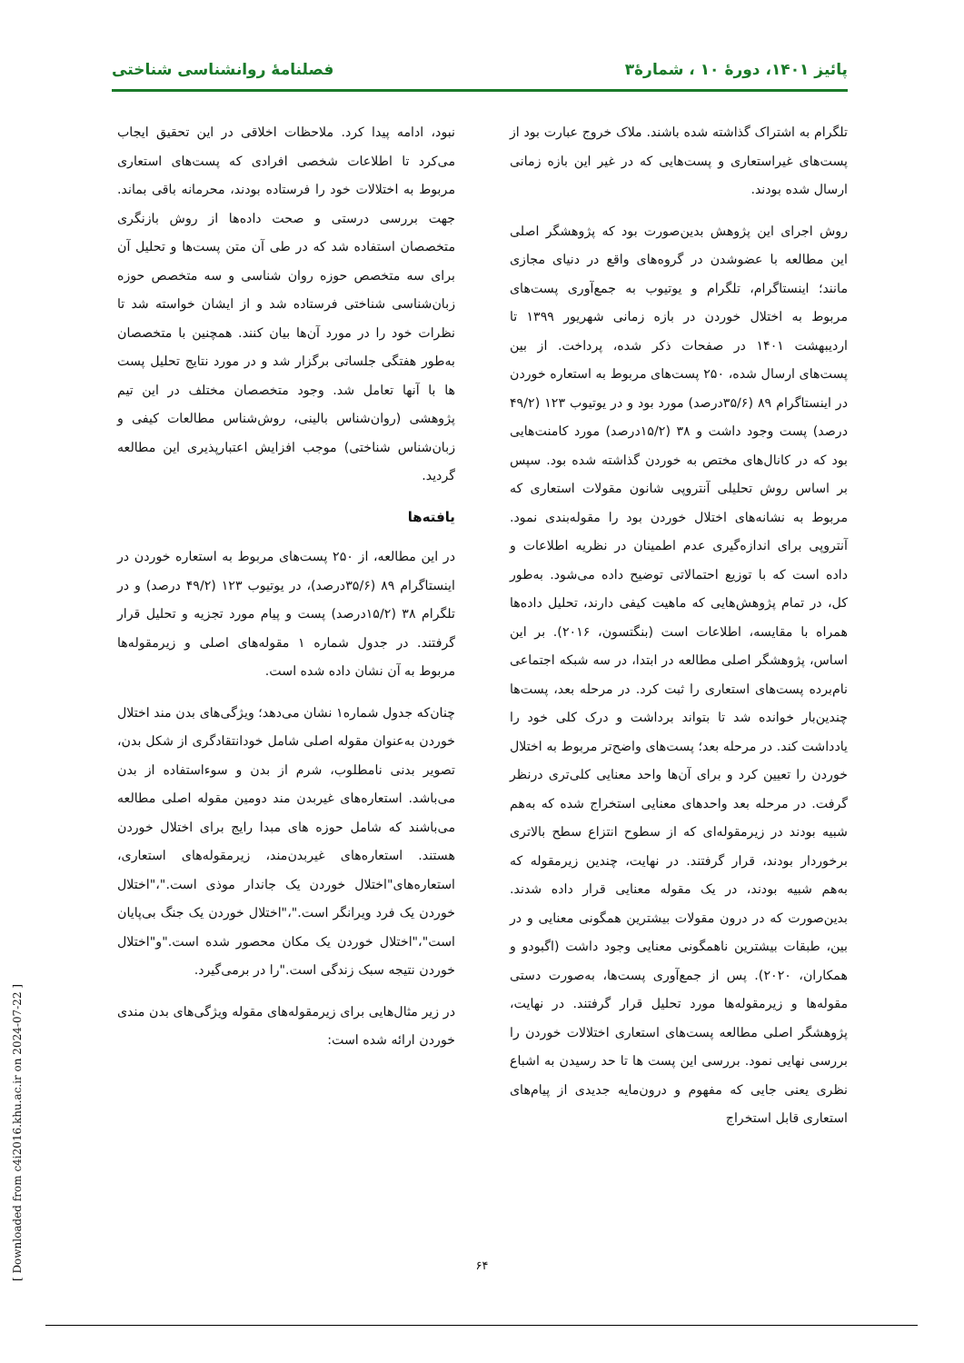پائیز ۱۴۰۱، دورهٔ ۱۰ ، شمارهٔ۳ فصلنامهٔ روانشناسی شناختی
تلگرام به اشتراک گذاشته شده باشند. ملاک خروج عبارت بود از پست‌های غیراستعاری و پست‌هایی که در غیر این بازه زمانی ارسال شده بودند.
روش اجرای این پژوهش بدین‌صورت بود که پژوهشگر اصلی این مطالعه با عضوشدن در گروه‌های واقع در دنیای مجازی مانند؛ اینستاگرام، تلگرام و یوتیوب به جمع‌آوری پست‌های مربوط به اختلال خوردن در بازه زمانی شهریور ۱۳۹۹ تا اردیبهشت ۱۴۰۱ در صفحات ذکر شده، پرداخت. از بین پست‌های ارسال شده، ۲۵۰ پست‌های مربوط به استعاره خوردن در اینستاگرام ۸۹ (۳۵/۶درصد) مورد بود و در یوتیوب ۱۲۳ (۴۹/۲ درصد) پست وجود داشت و ۳۸ (۱۵/۲درصد) مورد کامنت‌هایی بود که در کانال‌های مختص به خوردن گذاشته شده بود. سپس بر اساس روش تحلیلی آنتروپی شانون مقولات استعاری که مربوط به نشانه‌های اختلال خوردن بود را مقوله‌بندی نمود. آنتروپی برای اندازه‌گیری عدم اطمینان در نظریه اطلاعات و داده است که با توزیع احتمالاتی توضیح داده می‌شود. به‌طور کل، در تمام پژوهش‌هایی که ماهیت کیفی دارند، تحلیل داده‌ها همراه با مقایسه، اطلاعات است (بنگتسون، ۲۰۱۶). بر این اساس، پژوهشگر اصلی مطالعه در ابتدا، در سه شبکه اجتماعی نام‌برده پست‌های استعاری را ثبت کرد. در مرحله بعد، پست‌ها چندین‌بار خوانده شد تا بتواند برداشت و درک کلی خود را یادداشت کند. در مرحله بعد؛ پست‌های واضح‌تر مربوط به اختلال خوردن را تعیین کرد و برای آن‌ها واحد معنایی کلی‌تری درنظر گرفت. در مرحله بعد واحدهای معنایی استخراج شده که به‌هم شبیه بودند در زیرمقوله‌ای که از سطوح انتزاع سطح بالاتری برخوردار بودند، قرار گرفتند. در نهایت، چندین زیرمقوله که به‌هم شبیه بودند، در یک مقوله معنایی قرار داده شدند. بدین‌صورت که در درون مقولات بیشترین همگونی معنایی و در بین، طبقات بیشترین ناهمگونی معنایی وجود داشت (اگبودو و همکاران، ۲۰۲۰). پس از جمع‌آوری پست‌ها، به‌صورت دستی مقوله‌ها و زیرمقوله‌ها مورد تحلیل قرار گرفتند. در نهایت، پژوهشگر اصلی مطالعه پست‌های استعاری اختلالات خوردن را بررسی نهایی نمود. بررسی این پست ها تا حد رسیدن به اشباع نظری یعنی جایی که مفهوم و درون‌مایه جدیدی از پیام‌های استعاری قابل استخراج
نبود، ادامه پیدا کرد. ملاحظات اخلاقی در این تحقیق ایجاب می‌کرد تا اطلاعات شخصی افرادی که پست‌های استعاری مربوط به اختلالات خود را فرستاده بودند، محرمانه باقی بماند. جهت بررسی درستی و صحت داده‌ها از روش بازنگری متخصصان استفاده شد که در طی آن متن پست‌ها و تحلیل آن برای سه متخصص حوزه روان شناسی و سه متخصص حوزه زبان‌شناسی شناختی فرستاده شد و از ایشان خواسته شد تا نظرات خود را در مورد آن‌ها بیان کنند. همچنین با متخصصان به‌طور هفتگی جلساتی برگزار شد و در مورد نتایج تحلیل پست ها با آنها تعامل شد. وجود متخصصان مختلف در این تیم پژوهشی (روان‌شناس بالینی، روش‌شناس مطالعات کیفی و زبان‌شناس شناختی) موجب افزایش اعتبارپذیری این مطالعه گردید.
یافته‌ها
در این مطالعه، از ۲۵۰ پست‌های مربوط به استعاره خوردن در اینستاگرام ۸۹ (۳۵/۶درصد)، در یوتیوب ۱۲۳ (۴۹/۲ درصد) و در تلگرام ۳۸ (۱۵/۲درصد) پست و پیام مورد تجزیه و تحلیل قرار گرفتند. در جدول شماره ۱ مقوله‌های اصلی و زیرمقوله‌ها مربوط به آن نشان داده شده است.
چنان‌که جدول شماره۱ نشان می‌دهد؛ ویژگی‌های بدن مند اختلال خوردن به‌عنوان مقوله اصلی شامل خودانتقادگری از شکل بدن، تصویر بدنی نامطلوب، شرم از بدن و سوءاستفاده از بدن می‌باشد. استعاره‌های غیربدن مند دومین مقوله اصلی مطالعه می‌باشند که شامل حوزه های مبدا رایج برای اختلال خوردن هستند. استعاره‌های غیربدن‌مند، زیرمقوله‌های استعاری، استعاره‌های"اختلال خوردن یک جاندار موذی است."،"اختلال خوردن یک فرد ویرانگر است."،"اختلال خوردن یک جنگ بی‌پایان است"،"اختلال خوردن یک مکان محصور شده است."و"اختلال خوردن نتیجه سبک زندگی است."را در برمی‌گیرد.
در زیر مثال‌هایی برای زیرمقوله‌های مقوله ویژگی‌های بدن مندی خوردن ارائه شده است:
۶۴
[ Downloaded from c4i2016.khu.ac.ir on 2024-07-22 ]